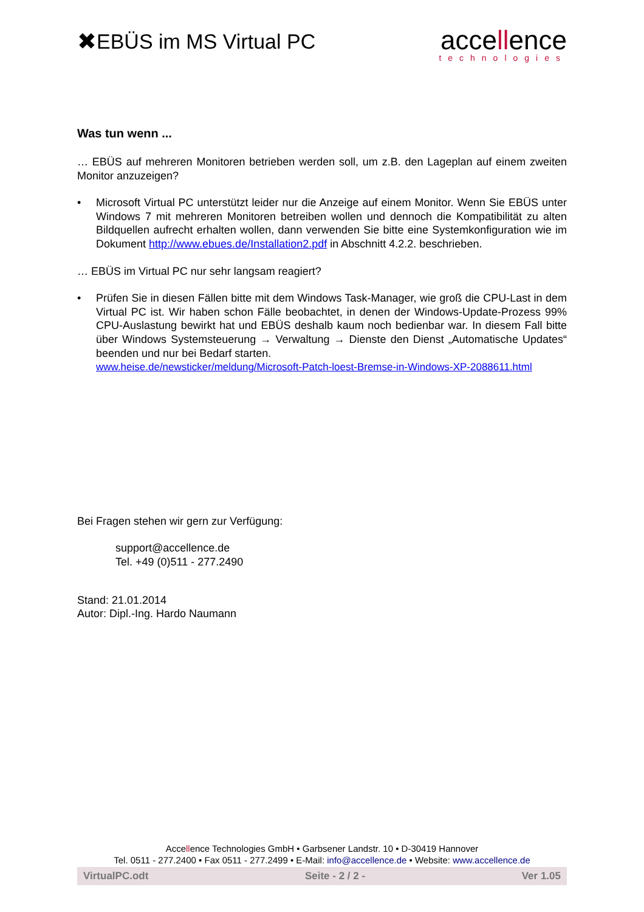✖ EBÜS im MS Virtual PC
accellence
technologies
Was tun wenn ...
… EBÜS auf mehreren Monitoren betrieben werden soll, um z.B. den Lageplan auf einem zweiten Monitor anzuzeigen?
• Microsoft Virtual PC unterstützt leider nur die Anzeige auf einem Monitor. Wenn Sie EBÜS unter Windows 7 mit mehreren Monitoren betreiben wollen und dennoch die Kompatibilität zu alten Bildquellen aufrecht erhalten wollen, dann verwenden Sie bitte eine Systemkonfiguration wie im Dokument http://www.ebues.de/Installation2.pdf in Abschnitt 4.2.2. beschrieben.
… EBÜS im Virtual PC nur sehr langsam reagiert?
• Prüfen Sie in diesen Fällen bitte mit dem Windows Task-Manager, wie groß die CPU-Last in dem Virtual PC ist. Wir haben schon Fälle beobachtet, in denen der Windows-Update-Prozess 99% CPU-Auslastung bewirkt hat und EBÜS deshalb kaum noch bedienbar war. In diesem Fall bitte über Windows Systemsteuerung → Verwaltung → Dienste den Dienst „Automatische Updates“ beenden und nur bei Bedarf starten.
www.heise.de/newsticker/meldung/Microsoft-Patch-loest-Bremse-in-Windows-XP-2088611.html
Bei Fragen stehen wir gern zur Verfügung:
support@accellence.de
Tel. +49 (0)511 - 277.2490
Stand: 21.01.2014
Autor: Dipl.-Ing. Hardo Naumann
Accellence Technologies GmbH • Garbsener Landstr. 10 • D-30419 Hannover
Tel. 0511 - 277.2400 • Fax 0511 - 277.2499 • E-Mail: info@accellence.de • Website: www.accellence.de
VirtualPC.odt Seite - 2 / 2 - Ver 1.05